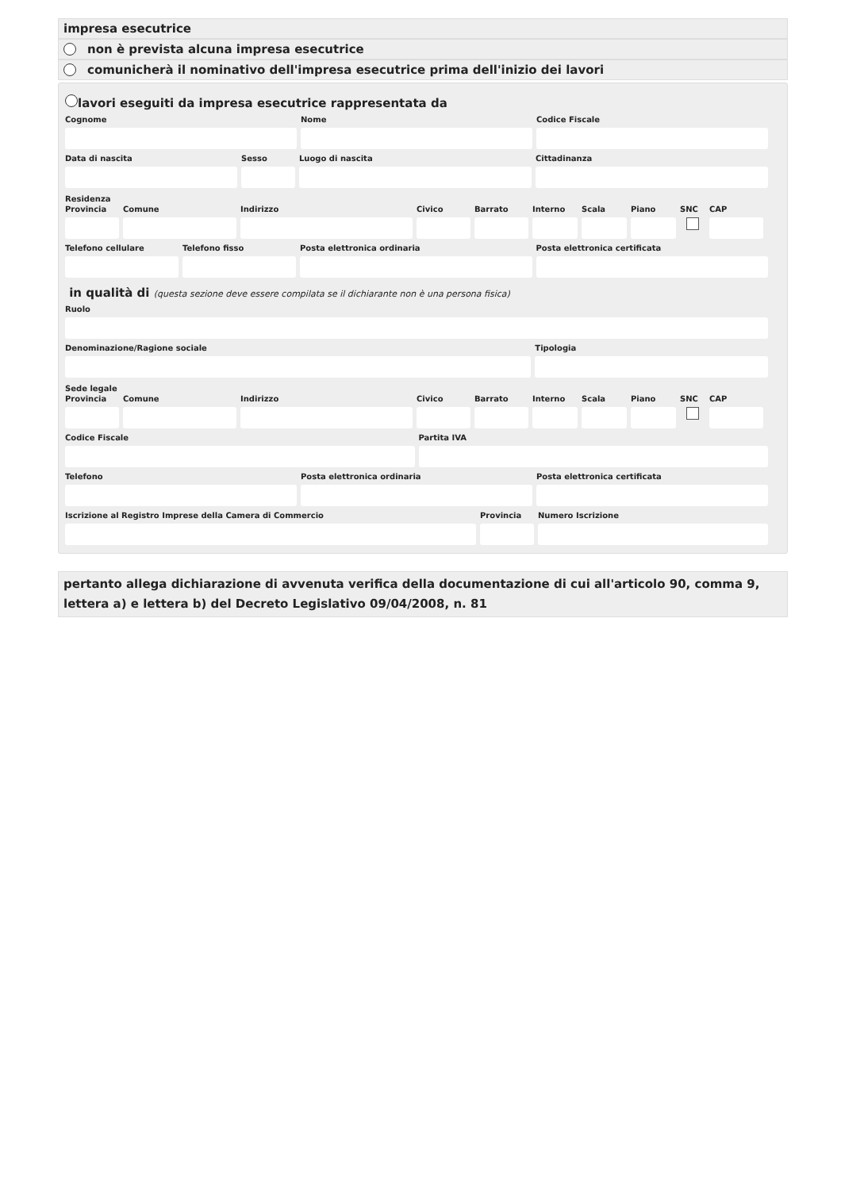impresa esecutrice
non è prevista alcuna impresa esecutrice
comunicherà il nominativo dell'impresa esecutrice prima dell'inizio dei lavori
lavori eseguiti da impresa esecutrice rappresentata da
Cognome Nome Codice Fiscale
Data di nascita Sesso Luogo di nascita Cittadinanza
Residenza
Provincia
Comune Indirizzo Civico Barrato Interno
Scala Piano SNC CAP
Telefono cellulare
Telefono fisso Posta elettronica ordinaria Posta elettronica certificata
in qualità di (questa sezione deve essere compilata se il dichiarante non è una persona fisica)
Ruolo
Denominazione/Ragione sociale Tipologia
Sede legale
Provincia
Comune Indirizzo Civico Barrato Interno
Scala Piano SNC CAP
Codice Fiscale Partita IVA
Telefono Posta elettronica ordinaria Posta elettronica certificata
Iscrizione al Registro Imprese della Camera di Commercio
Provincia
Numero Iscrizione
pertanto allega dichiarazione di avvenuta verifica della documentazione di cui all'articolo 90, comma 9, lettera a) e lettera b) del Decreto Legislativo 09/04/2008, n. 81